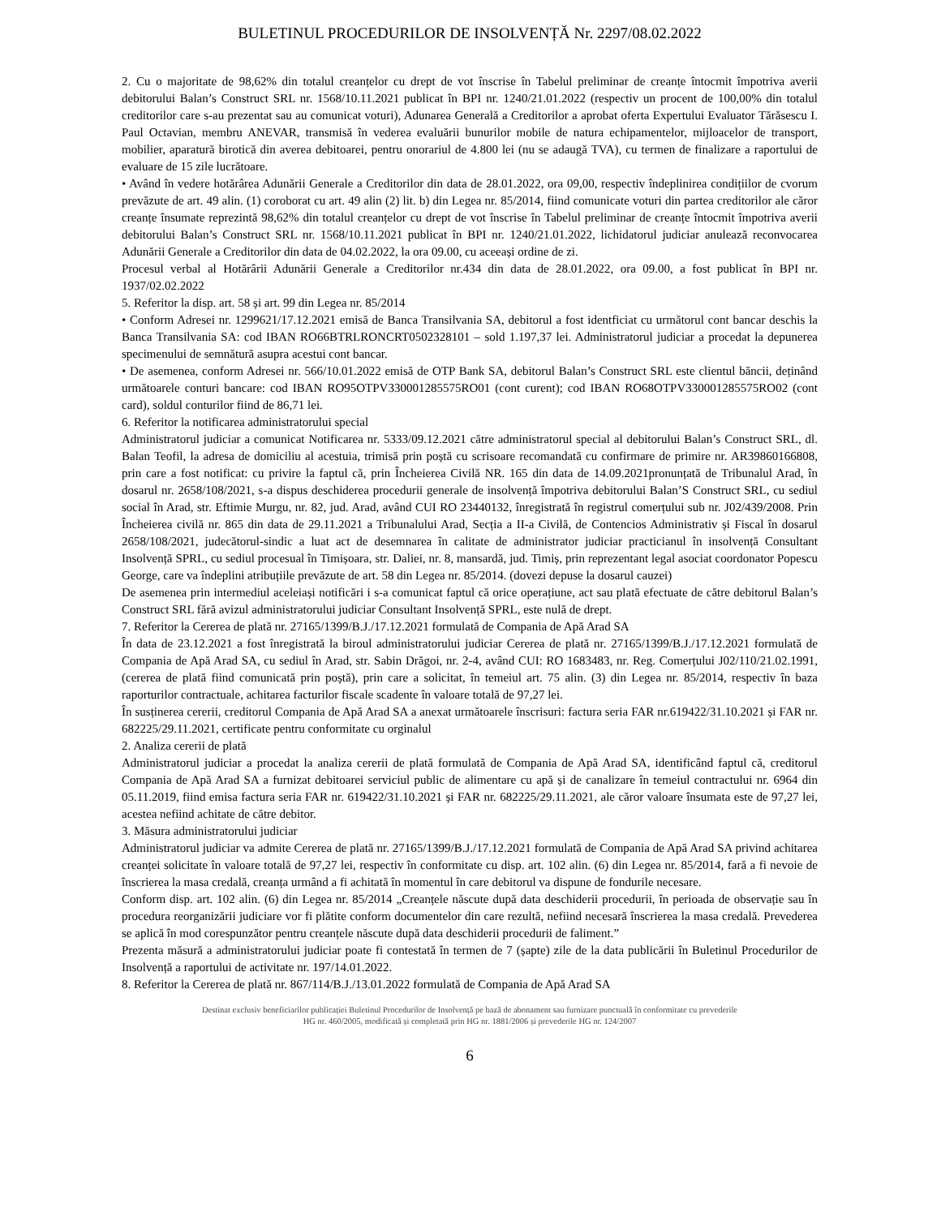BULETINUL PROCEDURILOR DE INSOLVENȚĂ Nr. 2297/08.02.2022
2. Cu o majoritate de 98,62% din totalul creanțelor cu drept de vot înscrise în Tabelul preliminar de creanțe întocmit împotriva averii debitorului Balan’s Construct SRL nr. 1568/10.11.2021 publicat în BPI nr. 1240/21.01.2022 (respectiv un procent de 100,00% din totalul creditorilor care s-au prezentat sau au comunicat voturi), Adunarea Generală a Creditorilor a aprobat oferta Expertului Evaluator Tărăsescu I. Paul Octavian, membru ANEVAR, transmisă în vederea evaluării bunurilor mobile de natura echipamentelor, mijloacelor de transport, mobilier, aparatură birotică din averea debitoarei, pentru onorariul de 4.800 lei (nu se adaugă TVA), cu termen de finalizare a raportului de evaluare de 15 zile lucrătoare.
• Având în vedere hotărârea Adunării Generale a Creditorilor din data de 28.01.2022, ora 09,00, respectiv îndeplinirea condițiilor de cvorum prevăzute de art. 49 alin. (1) coroborat cu art. 49 alin (2) lit. b) din Legea nr. 85/2014, fiind comunicate voturi din partea creditorilor ale căror creanțe însumate reprezintă 98,62% din totalul creanțelor cu drept de vot înscrise în Tabelul preliminar de creanțe întocmit împotriva averii debitorului Balan’s Construct SRL nr. 1568/10.11.2021 publicat în BPI nr. 1240/21.01.2022, lichidatorul judiciar anulează reconvocarea Adunării Generale a Creditorilor din data de 04.02.2022, la ora 09.00, cu aceeași ordine de zi.
Procesul verbal al Hotărârii Adunării Generale a Creditorilor nr.434 din data de 28.01.2022, ora 09.00, a fost publicat în BPI nr. 1937/02.02.2022
5. Referitor la disp. art. 58 și art. 99 din Legea nr. 85/2014
• Conform Adresei nr. 1299621/17.12.2021 emisă de Banca Transilvania SA, debitorul a fost identficiat cu următorul cont bancar deschis la Banca Transilvania SA: cod IBAN RO66BTRLRONCRT0502328101 – sold 1.197,37 lei. Administratorul judiciar a procedat la depunerea specimenului de semnătură asupra acestui cont bancar.
• De asemenea, conform Adresei nr. 566/10.01.2022 emisă de OTP Bank SA, debitorul Balan’s Construct SRL este clientul băncii, deținând următoarele conturi bancare: cod IBAN RO95OTPV330001285575RO01 (cont curent); cod IBAN RO68OTPV330001285575RO02 (cont card), soldul conturilor fiind de 86,71 lei.
6. Referitor la notificarea administratorului special
Administratorul judiciar a comunicat Notificarea nr. 5333/09.12.2021 către administratorul special al debitorului Balan’s Construct SRL, dl. Balan Teofil, la adresa de domiciliu al acestuia, trimisă prin poștă cu scrisoare recomandată cu confirmare de primire nr. AR39860166808, prin care a fost notificat: cu privire la faptul că, prin Încheierea Civilă NR. 165 din data de 14.09.2021pronunțată de Tribunalul Arad, în dosarul nr. 2658/108/2021, s-a dispus deschiderea procedurii generale de insolvență împotriva debitorului Balan’S Construct SRL, cu sediul social în Arad, str. Eftimie Murgu, nr. 82, jud. Arad, având CUI RO 23440132, înregistrată în registrul comerțului sub nr. J02/439/2008. Prin Încheierea civilă nr. 865 din data de 29.11.2021 a Tribunalului Arad, Secția a II-a Civilă, de Contencios Administrativ și Fiscal în dosarul 2658/108/2021, judecătorul-sindic a luat act de desemnarea în calitate de administrator judiciar practicianul în insolvență Consultant Insolvență SPRL, cu sediul procesual în Timișoara, str. Daliei, nr. 8, mansardă, jud. Timiș, prin reprezentant legal asociat coordonator Popescu George, care va îndeplini atribuțiile prevăzute de art. 58 din Legea nr. 85/2014. (dovezi depuse la dosarul cauzei)
De asemenea prin intermediul aceleiași notificări i s-a comunicat faptul că orice operațiune, act sau plată efectuate de către debitorul Balan’s Construct SRL fără avizul administratorului judiciar Consultant Insolvență SPRL, este nulă de drept.
7. Referitor la Cererea de plată nr. 27165/1399/B.J./17.12.2021 formulată de Compania de Apă Arad SA
În data de 23.12.2021 a fost înregistrată la biroul administratorului judiciar Cererea de plată nr. 27165/1399/B.J./17.12.2021 formulată de Compania de Apă Arad SA, cu sediul în Arad, str. Sabin Drăgoi, nr. 2-4, având CUI: RO 1683483, nr. Reg. Comerțului J02/110/21.02.1991, (cererea de plată fiind comunicată prin poștă), prin care a solicitat, în temeiul art. 75 alin. (3) din Legea nr. 85/2014, respectiv în baza raporturilor contractuale, achitarea facturilor fiscale scadente în valoare totală de 97,27 lei.
În susținerea cererii, creditorul Compania de Apă Arad SA a anexat următoarele înscrisuri: factura seria FAR nr.619422/31.10.2021 și FAR nr. 682225/29.11.2021, certificate pentru conformitate cu orginalul
2. Analiza cererii de plată
Administratorul judiciar a procedat la analiza cererii de plată formulată de Compania de Apă Arad SA, identificând faptul că, creditorul Compania de Apă Arad SA a furnizat debitoarei serviciul public de alimentare cu apă și de canalizare în temeiul contractului nr. 6964 din 05.11.2019, fiind emisa factura seria FAR nr. 619422/31.10.2021 și FAR nr. 682225/29.11.2021, ale căror valoare însumata este de 97,27 lei, acestea nefiind achitate de către debitor.
3. Măsura administratorului judiciar
Administratorul judiciar va admite Cererea de plată nr. 27165/1399/B.J./17.12.2021 formulată de Compania de Apă Arad SA privind achitarea creanței solicitate în valoare totală de 97,27 lei, respectiv în conformitate cu disp. art. 102 alin. (6) din Legea nr. 85/2014, fară a fi nevoie de înscrierea la masa credală, creanța urmând a fi achitată în momentul în care debitorul va dispune de fondurile necesare.
Conform disp. art. 102 alin. (6) din Legea nr. 85/2014 „Creanțele născute după data deschiderii procedurii, în perioada de observație sau în procedura reorganizării judiciare vor fi plătite conform documentelor din care rezultă, nefiind necesară înscrierea la masa credală. Prevederea se aplică în mod corespunzător pentru creanțele născute după data deschiderii procedurii de faliment.”
Prezenta măsură a administratorului judiciar poate fi contestată în termen de 7 (șapte) zile de la data publicării în Buletinul Procedurilor de Insolvență a raportului de activitate nr. 197/14.01.2022.
8. Referitor la Cererea de plată nr. 867/114/B.J./13.01.2022 formulată de Compania de Apă Arad SA
Destinat exclusiv beneficiarilor publicației Buletinul Procedurilor de Insolvență pe bază de abonament sau furnizare punctuală în conformitate cu prevederile
HG nr. 460/2005, modificată și completată prin HG nr. 1881/2006 și prevederile HG nr. 124/2007
6